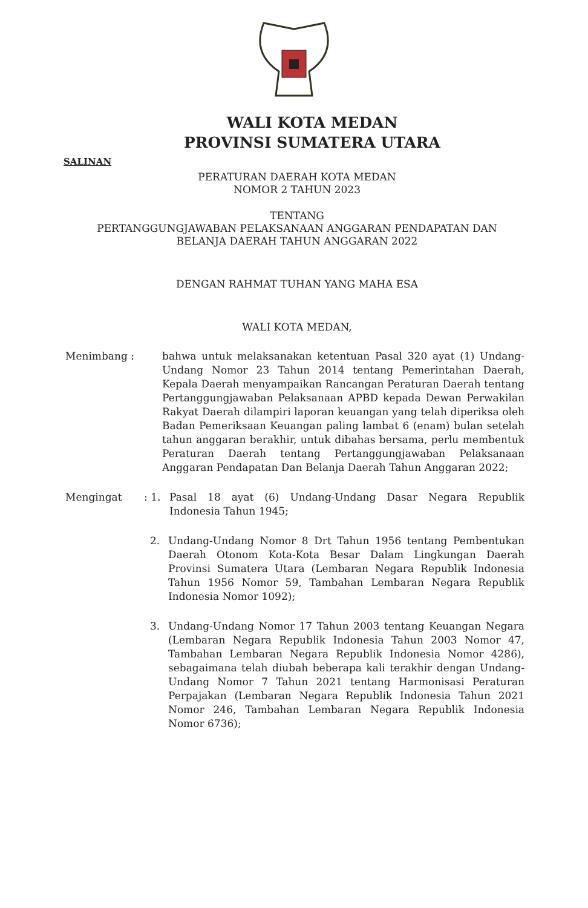WALI KOTA MEDAN
PROVINSI SUMATERA UTARA
SALINAN
PERATURAN DAERAH KOTA MEDAN
NOMOR 2 TAHUN 2023
TENTANG
PERTANGGUNGJAWABAN PELAKSANAAN ANGGARAN PENDAPATAN DAN
BELANJA DAERAH TAHUN ANGGARAN 2022
DENGAN RAHMAT TUHAN YANG MAHA ESA
WALI KOTA MEDAN,
Menimbang : bahwa untuk melaksanakan ketentuan Pasal 320 ayat (1) Undang-Undang Nomor 23 Tahun 2014 tentang Pemerintahan Daerah, Kepala Daerah menyampaikan Rancangan Peraturan Daerah tentang Pertanggungjawaban Pelaksanaan APBD kepada Dewan Perwakilan Rakyat Daerah dilampiri laporan keuangan yang telah diperiksa oleh Badan Pemeriksaan Keuangan paling lambat 6 (enam) bulan setelah tahun anggaran berakhir, untuk dibahas bersama, perlu membentuk Peraturan Daerah tentang Pertanggungjawaban Pelaksanaan Anggaran Pendapatan Dan Belanja Daerah Tahun Anggaran 2022;
Mengingat : 1.
Pasal 18 ayat (6) Undang-Undang Dasar Negara Republik Indonesia Tahun 1945;
2. Undang-Undang Nomor 8 Drt Tahun 1956 tentang Pembentukan Daerah Otonom Kota-Kota Besar Dalam Lingkungan Daerah Provinsi Sumatera Utara (Lembaran Negara Republik Indonesia Tahun 1956 Nomor 59, Tambahan Lembaran Negara Republik Indonesia Nomor 1092);
3. Undang-Undang Nomor 17 Tahun 2003 tentang Keuangan Negara (Lembaran Negara Republik Indonesia Tahun 2003 Nomor 47, Tambahan Lembaran Negara Republik Indonesia Nomor 4286), sebagaimana telah diubah beberapa kali terakhir dengan Undang-Undang Nomor 7 Tahun 2021 tentang Harmonisasi Peraturan Perpajakan (Lembaran Negara Republik Indonesia Tahun 2021 Nomor 246, Tambahan Lembaran Negara Republik Indonesia Nomor 6736);